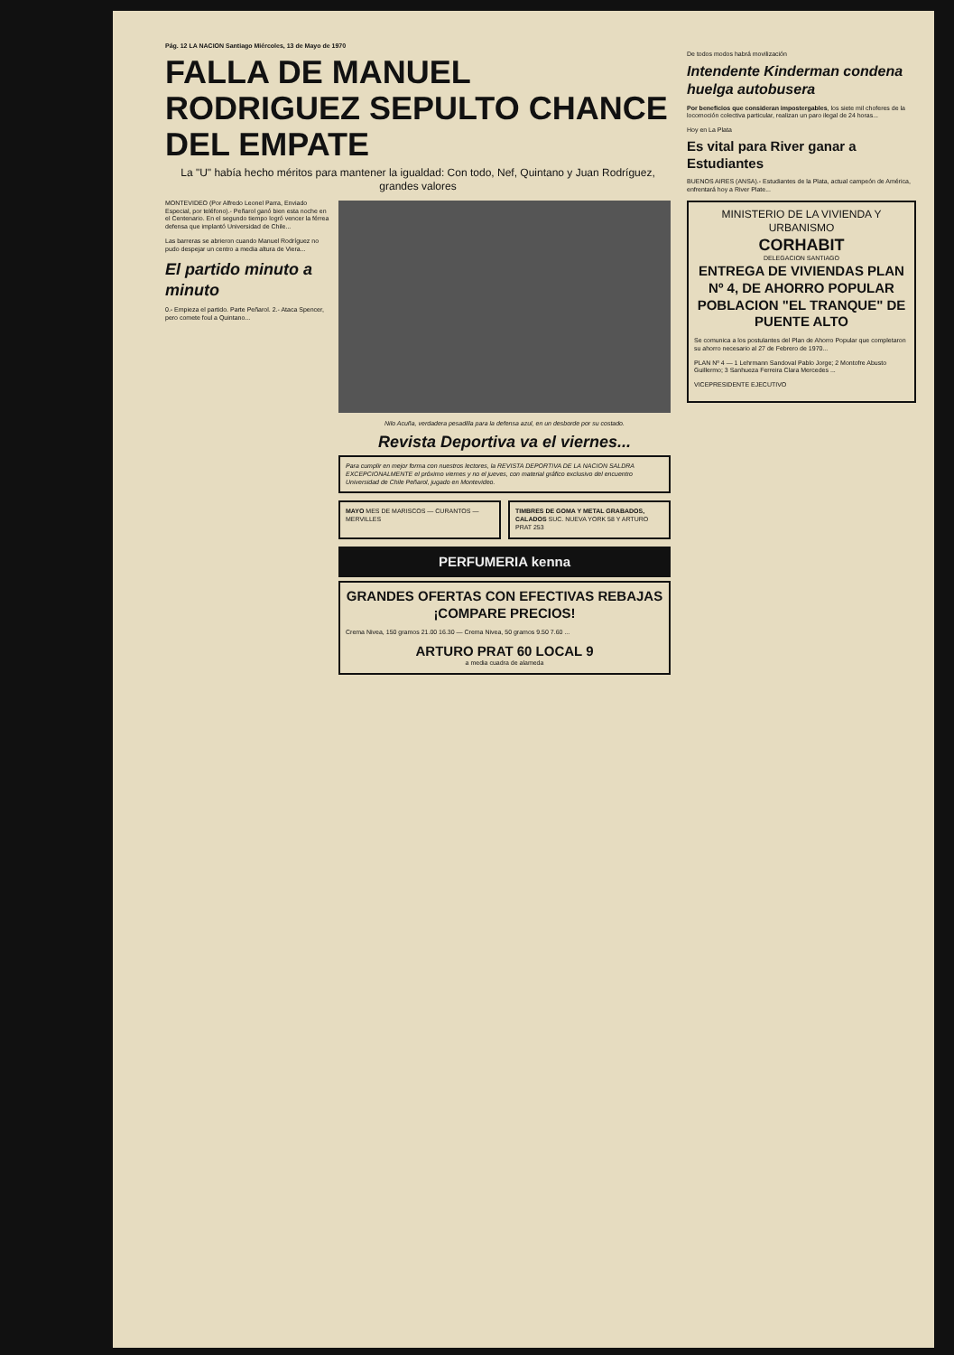Pág. 12 LA NACION Santiago Miércoles, 13 de Mayo de 1970
FALLA DE MANUEL RODRIGUEZ SEPULTO CHANCE DEL EMPATE
La "U" había hecho méritos para mantener la igualdad: Con todo, Nef, Quintano y Juan Rodríguez, grandes valores
MONTEVIDEO (Por Alfredo Leonel Parra, Enviado Especial, por teléfono).- Peñarol ganó bien esta noche en el Centenario. En el segundo tiempo logró vencer la férrea defensa que implantó Universidad de Chile...
Las barreras se abrieron cuando Manuel Rodríguez no pudo despejar un centro a media altura de Viera...
El partido minuto a minuto
0.- Empieza el partido. Parte Peñarol. 2.- Ataca Spencer, pero comete foul a Quintano...
Nilo Acuña, verdadera pesadilla para la defensa azul, en un desborde por su costado.
Revista Deportiva va el viernes...
Para cumplir en mejor forma con nuestros lectores, la REVISTA DEPORTIVA DE LA NACION SALDRA EXCEPCIONALMENTE el próximo viernes y no el jueves, con material gráfico exclusivo del encuentro Universidad de Chile Peñarol, jugado en Montevideo.
MAYO MES DE MARISCOS — CURANTOS — MERVILLES
TIMBRES DE GOMA Y METAL GRABADOS, CALADOS SUC. NUEVA YORK 58 Y ARTURO PRAT 253
PERFUMERIA kenna
GRANDES OFERTAS CON EFECTIVAS REBAJAS ¡COMPARE PRECIOS!
Crema Nivea, 150 gramos 21.00 16.30 — Crema Nivea, 50 gramos 9.50 7.60 ...
ARTURO PRAT 60 LOCAL 9
a media cuadra de alameda
De todos modos habrá movilización
Intendente Kinderman condena huelga autobusera
Por beneficios que consideran impostergables, los siete mil choferes de la locomoción colectiva particular, realizan un paro ilegal de 24 horas...
Hoy en La Plata
Es vital para River ganar a Estudiantes
BUENOS AIRES (ANSA).- Estudiantes de la Plata, actual campeón de América, enfrentará hoy a River Plate...
MINISTERIO DE LA VIVIENDA Y URBANISMO
CORHABIT
DELEGACION SANTIAGO
ENTREGA DE VIVIENDAS PLAN Nº 4, DE AHORRO POPULAR POBLACION "EL TRANQUE" DE PUENTE ALTO
Se comunica a los postulantes del Plan de Ahorro Popular que completaron su ahorro necesario al 27 de Febrero de 1970...
PLAN Nº 4 — 1 Lehrmann Sandoval Pablo Jorge; 2 Montofre Abusto Guillermo; 3 Sanhueza Ferreira Clara Mercedes ...
VICEPRESIDENTE EJECUTIVO